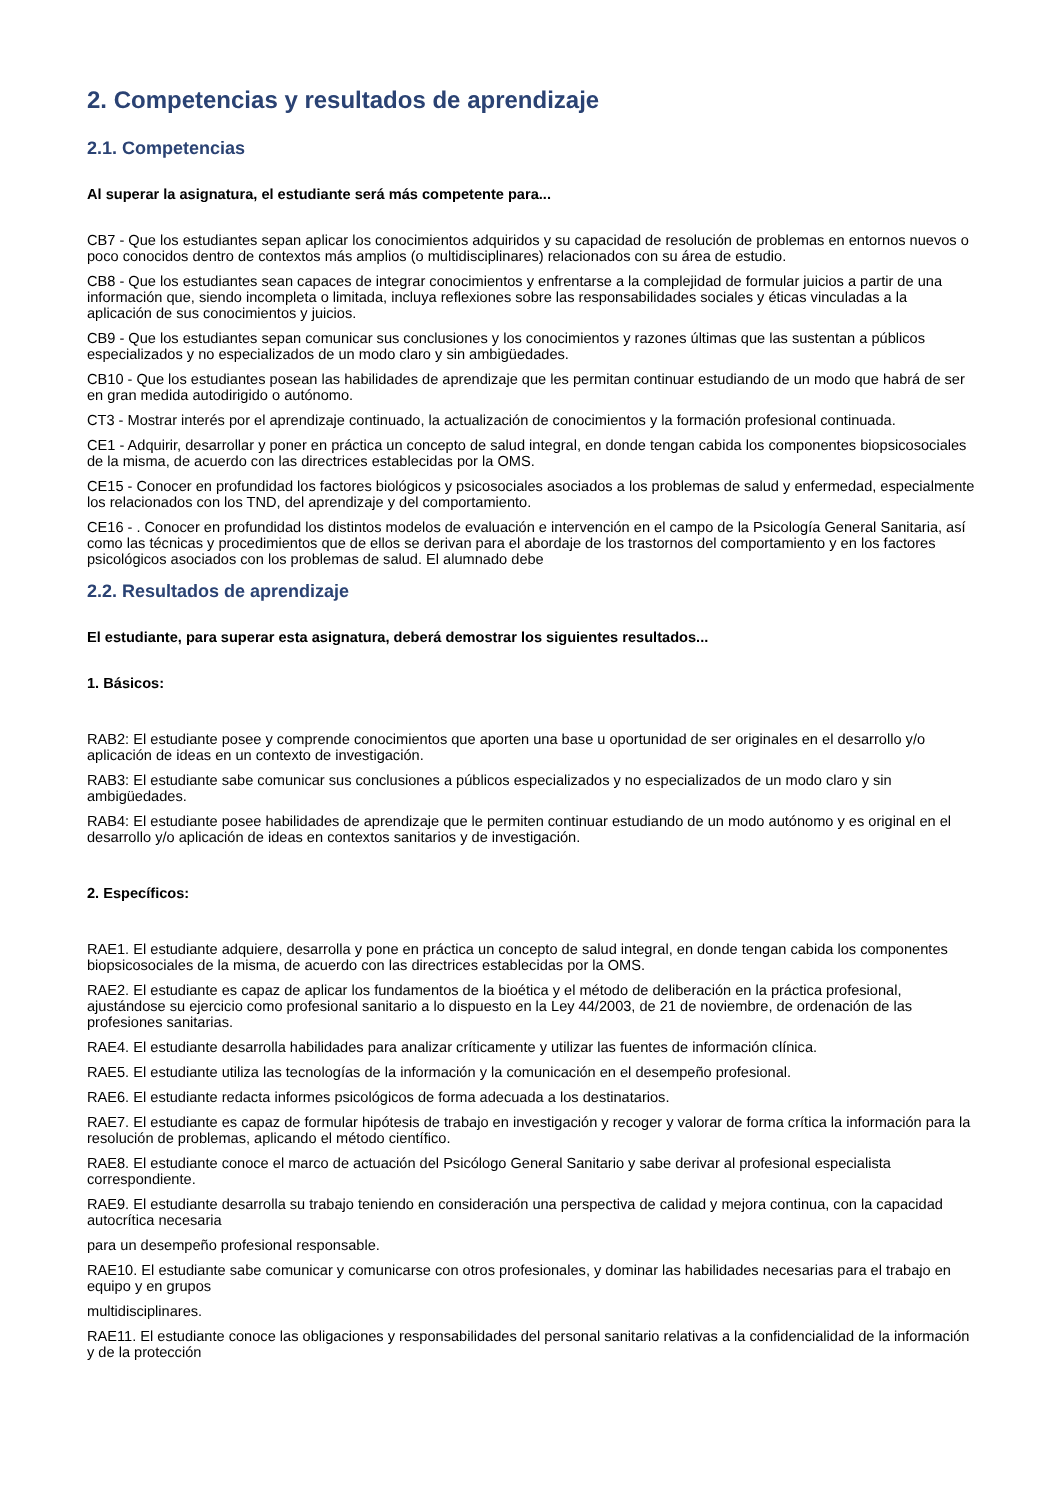2. Competencias y resultados de aprendizaje
2.1. Competencias
Al superar la asignatura, el estudiante será más competente para...
CB7 - Que los estudiantes sepan aplicar los conocimientos adquiridos y su capacidad de resolución de problemas en entornos nuevos o poco conocidos dentro de contextos más amplios (o multidisciplinares) relacionados con su área de estudio.
CB8 - Que los estudiantes sean capaces de integrar conocimientos y enfrentarse a la complejidad de formular juicios a partir de una información que, siendo incompleta o limitada, incluya reflexiones sobre las responsabilidades sociales y éticas vinculadas a la aplicación de sus conocimientos y juicios.
CB9 - Que los estudiantes sepan comunicar sus conclusiones y los conocimientos y razones últimas que las sustentan a públicos especializados y no especializados de un modo claro y sin ambigüedades.
CB10 - Que los estudiantes posean las habilidades de aprendizaje que les permitan continuar estudiando de un modo que habrá de ser en gran medida autodirigido o autónomo.
CT3 - Mostrar interés por el aprendizaje continuado, la actualización de conocimientos y la formación profesional continuada.
CE1 - Adquirir, desarrollar y poner en práctica un concepto de salud integral, en donde tengan cabida los componentes biopsicosociales de la misma, de acuerdo con las directrices establecidas por la OMS.
CE15 - Conocer en profundidad los factores biológicos y psicosociales asociados a los problemas de salud y enfermedad, especialmente los relacionados con los TND, del aprendizaje y del comportamiento.
CE16 - . Conocer en profundidad los distintos modelos de evaluación e intervención en el campo de la Psicología General Sanitaria, así como las técnicas y procedimientos que de ellos se derivan para el abordaje de los trastornos del comportamiento y en los factores psicológicos asociados con los problemas de salud. El alumnado debe
2.2. Resultados de aprendizaje
El estudiante, para superar esta asignatura, deberá demostrar los siguientes resultados...
1. Básicos:
RAB2: El estudiante posee y comprende conocimientos que aporten una base u oportunidad de ser originales en el desarrollo y/o aplicación de ideas en un contexto de investigación.
RAB3: El estudiante sabe comunicar sus conclusiones a públicos especializados y no especializados de un modo claro y sin ambigüedades.
RAB4: El estudiante posee habilidades de aprendizaje que le permiten continuar estudiando de un modo autónomo y es original en el desarrollo y/o aplicación de ideas en contextos sanitarios y de investigación.
2. Específicos:
RAE1. El estudiante adquiere, desarrolla y pone en práctica un concepto de salud integral, en donde tengan cabida los componentes biopsicosociales de la misma, de acuerdo con las directrices establecidas por la OMS.
RAE2. El estudiante es capaz de aplicar los fundamentos de la bioética y el método de deliberación en la práctica profesional, ajustándose su ejercicio como profesional sanitario a lo dispuesto en la Ley 44/2003, de 21 de noviembre, de ordenación de las profesiones sanitarias.
RAE4. El estudiante desarrolla habilidades para analizar críticamente y utilizar las fuentes de información clínica.
RAE5. El estudiante utiliza las tecnologías de la información y la comunicación en el desempeño profesional.
RAE6. El estudiante redacta informes psicológicos de forma adecuada a los destinatarios.
RAE7. El estudiante es capaz de formular hipótesis de trabajo en investigación y recoger y valorar de forma crítica la información para la resolución de problemas, aplicando el método científico.
RAE8. El estudiante conoce el marco de actuación del Psicólogo General Sanitario y sabe derivar al profesional especialista correspondiente.
RAE9. El estudiante desarrolla su trabajo teniendo en consideración una perspectiva de calidad y mejora continua, con la capacidad autocrítica necesaria
para un desempeño profesional responsable.
RAE10. El estudiante sabe comunicar y comunicarse con otros profesionales, y dominar las habilidades necesarias para el trabajo en equipo y en grupos
multidisciplinares.
RAE11. El estudiante conoce las obligaciones y responsabilidades del personal sanitario relativas a la confidencialidad de la información y de la protección